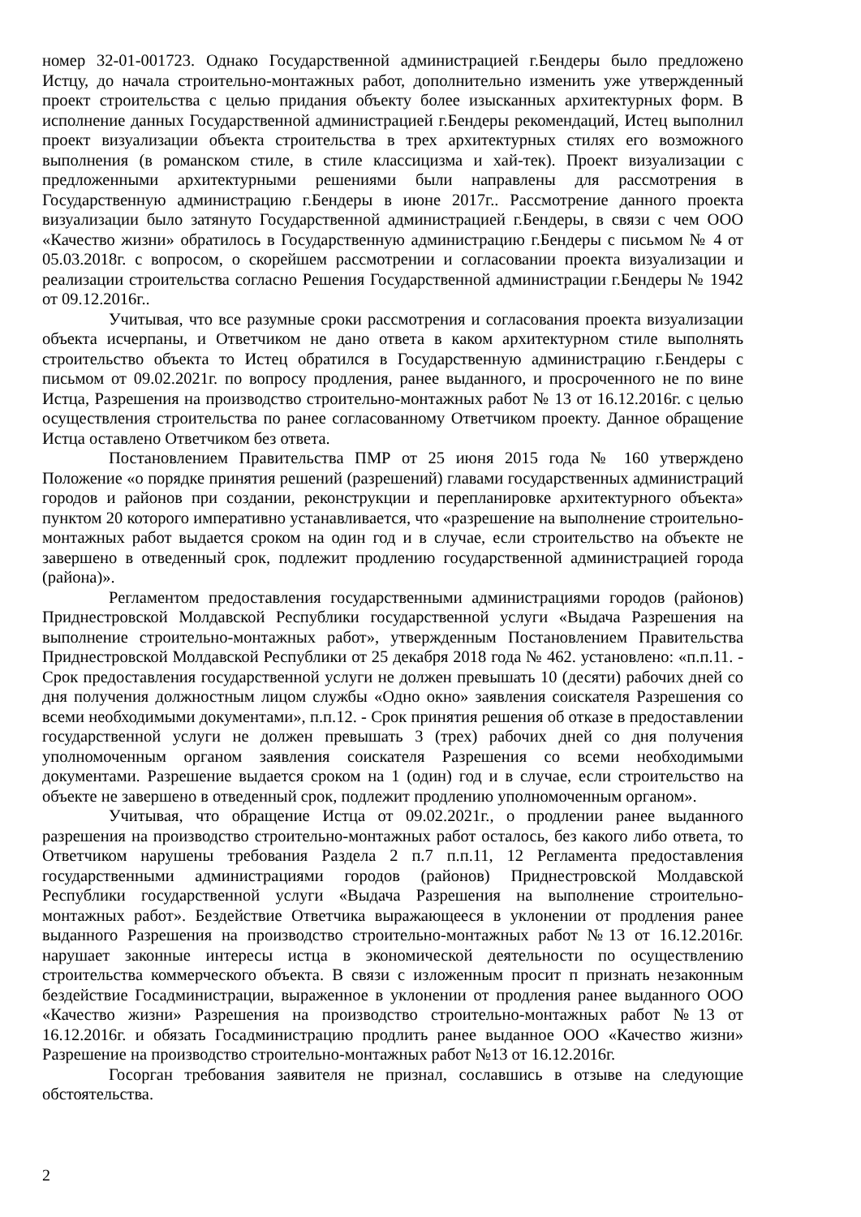номер 32-01-001723. Однако Государственной администрацией г.Бендеры было предложено Истцу, до начала строительно-монтажных работ, дополнительно изменить уже утвержденный проект строительства с целью придания объекту более изысканных архитектурных форм. В исполнение данных Государственной администрацией г.Бендеры рекомендаций, Истец выполнил проект визуализации объекта строительства в трех архитектурных стилях его возможного выполнения (в романском стиле, в стиле классицизма и хай-тек). Проект визуализации с предложенными архитектурными решениями были направлены для рассмотрения в Государственную администрацию г.Бендеры в июне 2017г.. Рассмотрение данного проекта визуализации было затянуто Государственной администрацией г.Бендеры, в связи с чем ООО «Качество жизни» обратилось в Государственную администрацию г.Бендеры с письмом № 4 от 05.03.2018г. с вопросом, о скорейшем рассмотрении и согласовании проекта визуализации и реализации строительства согласно Решения Государственной администрации г.Бендеры № 1942 от 09.12.2016г..
Учитывая, что все разумные сроки рассмотрения и согласования проекта визуализации объекта исчерпаны, и Ответчиком не дано ответа в каком архитектурном стиле выполнять строительство объекта то Истец обратился в Государственную администрацию г.Бендеры с письмом от 09.02.2021г. по вопросу продления, ранее выданного, и просроченного не по вине Истца, Разрешения на производство строительно-монтажных работ № 13 от 16.12.2016г. с целью осуществления строительства по ранее согласованному Ответчиком проекту. Данное обращение Истца оставлено Ответчиком без ответа.
Постановлением Правительства ПМР от 25 июня 2015 года № 160 утверждено Положение «о порядке принятия решений (разрешений) главами государственных администраций городов и районов при создании, реконструкции и перепланировке архитектурного объекта» пунктом 20 которого императивно устанавливается, что «разрешение на выполнение строительно-монтажных работ выдается сроком на один год и в случае, если строительство на объекте не завершено в отведенный срок, подлежит продлению государственной администрацией города (района)».
Регламентом предоставления государственными администрациями городов (районов) Приднестровской Молдавской Республики государственной услуги «Выдача Разрешения на выполнение строительно-монтажных работ», утвержденным Постановлением Правительства Приднестровской Молдавской Республики от 25 декабря 2018 года № 462. установлено: «п.п.11. - Срок предоставления государственной услуги не должен превышать 10 (десяти) рабочих дней со дня получения должностным лицом службы «Одно окно» заявления соискателя Разрешения со всеми необходимыми документами», п.п.12. - Срок принятия решения об отказе в предоставлении государственной услуги не должен превышать 3 (трех) рабочих дней со дня получения уполномоченным органом заявления соискателя Разрешения со всеми необходимыми документами. Разрешение выдается сроком на 1 (один) год и в случае, если строительство на объекте не завершено в отведенный срок, подлежит продлению уполномоченным органом».
Учитывая, что обращение Истца от 09.02.2021г., о продлении ранее выданного разрешения на производство строительно-монтажных работ осталось, без какого либо ответа, то Ответчиком нарушены требования Раздела 2 п.7 п.п.11, 12 Регламента предоставления государственными администрациями городов (районов) Приднестровской Молдавской Республики государственной услуги «Выдача Разрешения на выполнение строительно-монтажных работ». Бездействие Ответчика выражающееся в уклонении от продления ранее выданного Разрешения на производство строительно-монтажных работ №13 от 16.12.2016г. нарушает законные интересы истца в экономической деятельности по осуществлению строительства коммерческого объекта. В связи с изложенным просит п признать незаконным бездействие Госадминистрации, выраженное в уклонении от продления ранее выданного ООО «Качество жизни» Разрешения на производство строительно-монтажных работ №13 от 16.12.2016г. и обязать Госадминистрацию продлить ранее выданное ООО «Качество жизни» Разрешение на производство строительно-монтажных работ №13 от 16.12.2016г.
Госорган требования заявителя не признал, сославшись в отзыве на следующие обстоятельства.
2